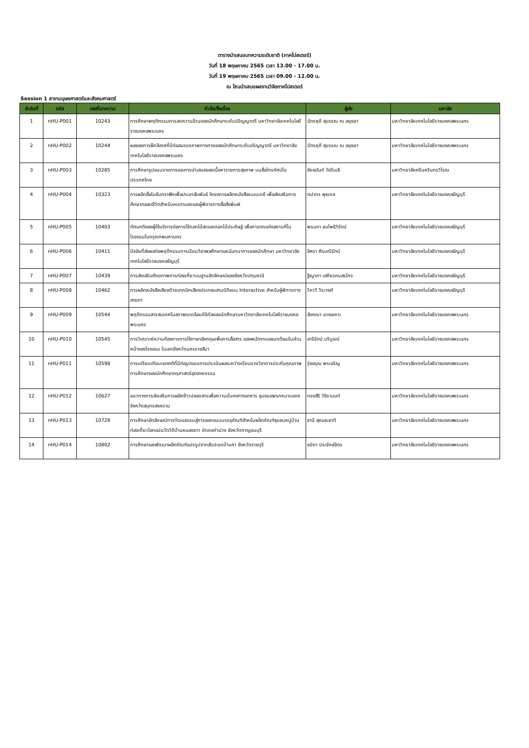ตารางนำเสนอบทความระดับชาติ (ภาคโปสเตอร์)
วันที่ 18 พฤษภาคม 2565 เวลา 13.00 - 17.00 น.
วันที่ 19 พฤษภาคม 2565 เวลา 09.00 - 12.00 น.
ณ โซนนำเสนอผลงานวิจัยภาคโปสเตอร์
Session 1 สาขามนุษยศาสตร์และสังคมศาสตร์
| ลำดับที่ | รหัส | เลขที่บทความ | หัวข้อ/ชื่อเรื่อง | ผู้ส่ง | มหาลัย |
| --- | --- | --- | --- | --- | --- |
| 1 | nHU-P001 | 10243 | การศึกษาพฤติกรรมการลดความอ้วนของนักศึกษาระดับปริญญาตรี มหาวิทยาลัยเทคโนโลยีราชมงคลพระนคร | ฉัตรฤดี สุบรรณ ณ อยุธยา | มหาวิทยาลัยเทคโนโลยีราชมงคลพระนคร |
| 2 | nHU-P002 | 10244 | ผลของการฝึกลีลาศที่มีต่อสมรรถภาพทางกายของนักศึกษาระดับปริญญาตรี มหาวิทยาลัยเทคโนโลยีราชมงคลพระนคร | ฉัตรฤดี สุบรรณ ณ อยุธยา | มหาวิทยาลัยเทคโนโลยีราชมงคลพระนคร |
| 3 | nHU-P003 | 10285 | การศึกษารูปแบบรายการและการนำเสนอของเนื้อหารายการสุขภาพ บนสื่อโทรทัศน์ในประเทศไทย | ชัยอนันต์ วัชรีเมธี | มหาวิทยาลัยศรีนครินทรวิโรฒ |
| 4 | nHU-P004 | 10323 | การผลิตสื่อโมชันกราฟิกเพื่อประชาสัมพันธ์ โครงการผลิตหนังสือระบบเดซี เพื่อส่งเสริมการศึกษาตลอดชีวิตสำหรับคนตาบอดและผู้พิการทางสื่อสิ่งพิมพ์ | ตปากร พุธเกส | มหาวิทยาลัยเทคโนโลยีราชมงคลธัญบุรี |
| 5 | nHU-P005 | 10403 | ทัศนคติของผู้ใช้บริการต่อการใช้ดอกไม้สดและดอกไม้ประดิษฐ์ เพื่อการตกแต่งสถานที่ในโรงแรมในกรุงเทพมหานคร | พรนภา ธนโพธิวิรัตน์ | มหาวิทยาลัยเทคโนโลยีราชมงคลธัญบุรี |
| 6 | nHU-P006 | 10411 | ปัจจัยที่ส่งผลต่อพฤติกรรมการเรียนวิชาพลศึกษาและนันทนาการของนักศึกษา มหาวิทยาลัยเทคโนโลยีราชมงคลธัญบุรี | อิศรา ศิรมณีรัตน์ | มหาวิทยาลัยเทคโนโลยีราชมงคลธัญบุรี |
| 7 | nHU-P007 | 10439 | การส่งเสริมศักยภาพการท่องเที่ยวบนฐานอัตลักษณ์ของจังหวัดปทุมธานี | ฐิญาภา เสถียรคมสรไกร | มหาวิทยาลัยเทคโนโลยีราชมงคลธัญบุรี |
| 8 | nHU-P008 | 10462 | การผลิตหนังสือเสียงด้วยเทคนิคเสียงประกอบสามมิติแบบ Interactive สำหรับผู้พิการทางสายตา | วิภาวี วีระวงศ์ | มหาวิทยาลัยเทคโนโลยีราชมงคลธัญบุรี |
| 9 | nHU-P009 | 10544 | พฤติกรรมสารสนเทศในสภาพแวดล้อมดิจิทัลของนักศึกษามหาวิทยาลัยเทคโนโลยีราชมงคลพระนคร | อังคณา แวซอเหาะ | มหาวิทยาลัยเทคโนโลยีราชมงคลพระนคร |
| 10 | nHU-P010 | 10545 | การวิเคราะห์ความต้องการการใช้ภาษาอังกฤษเพื่อการสื่อสาร ของพนักงานแผนกต้อนรับส่วนหน้าของโรงแรม ในเขตจังหวัดนครราชสีมา | อารีรัตน์ บริบูรณ์ | มหาวิทยาลัยเทคโนโลยีราชมงคลพระนคร |
| 11 | nHU-P011 | 10598 | การเปรียบเทียบเจตคติที่มีต่อรูปแบบการประเมินผลระหว่างเรียนรายวิชาการประกันคุณภาพการศึกษาของนักศึกษาครุศาสตร์อุตสาหกรรม | รุ่งอรุณ พรเจริญ | มหาวิทยาลัยเทคโนโลยีราชมงคลพระนคร |
| 12 | nHU-P012 | 10627 | แนวทางการส่งเสริมการผลิตข้าวปลอดสารเพื่อความมั่นคงทางอาหาร ชุมชนแพรกหนามแดง จังหวัดสมุทรสงคราม | ทรงสิริ วิชิรานนท์ | มหาวิทยาลัยเทคโนโลยีราชมงคลพระนคร |
| 13 | nHU-P013 | 10729 | การศึกษาอัตลักษณ์ทางวัฒนธรรมสู่การออกแบบบรรจุภัณฑ์สำหรับผลิตภัณฑ์ชุมชนหมู่บ้านท่องเที่ยวโอทอปนวัตวิถีบ้านหนองขาว อำเภอท่าม่วง จังหวัดกาญจนบุรี | ธานี สุคนธะชาติ | มหาวิทยาลัยเทคโนโลยีราชมงคลพระนคร |
| 14 | nHU-P014 | 10802 | การศึกษาและพัฒนาผลิตภัณฑ์แปรรูปจากสับปะรดบ้านคา จังหวัดราชบุรี | ชนิดา ประจักษ์จิตร | มหาวิทยาลัยเทคโนโลยีราชมงคลพระนคร |